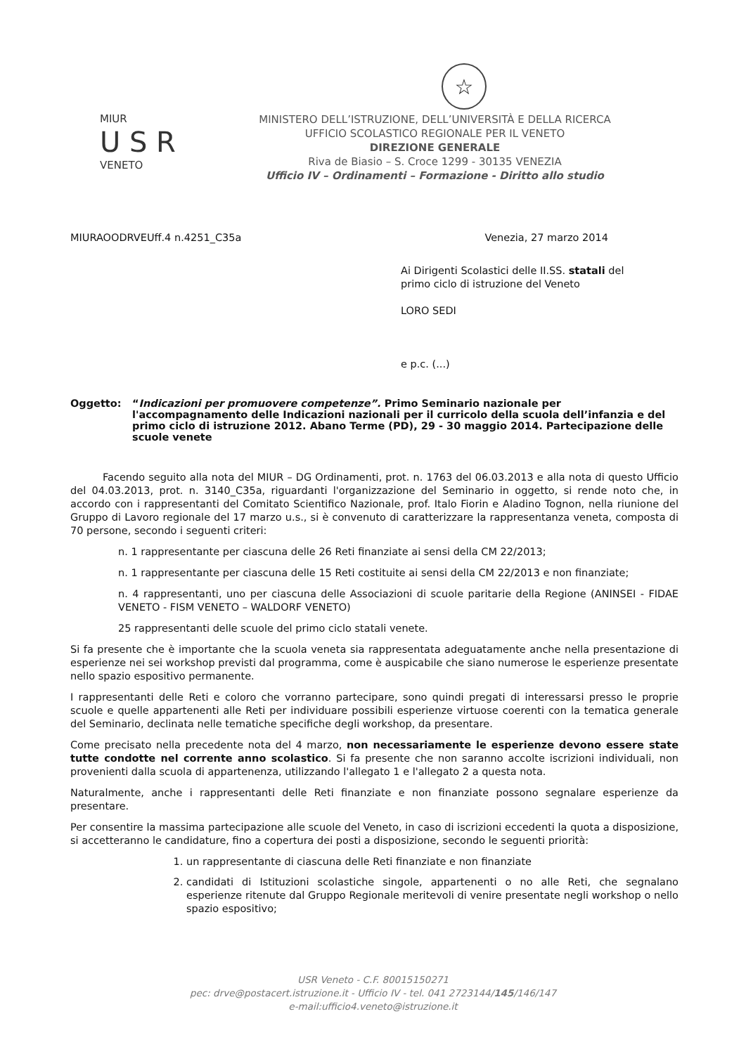☆
MIUR
U S R
VENETO
MINISTERO DELL’ISTRUZIONE, DELL’UNIVERSITÀ E DELLA RICERCA
UFFICIO SCOLASTICO REGIONALE PER IL VENETO
DIREZIONE GENERALE
Riva de Biasio – S. Croce 1299 - 30135 VENEZIA
Ufficio IV – Ordinamenti – Formazione - Diritto allo studio
MIURAOODRVEUff.4 n.4251_C35a Venezia, 27 marzo 2014
Ai Dirigenti Scolastici delle II.SS. statali del
primo ciclo di istruzione del Veneto
LORO SEDI
e p.c. (...)
Oggetto: “Indicazioni per promuovere competenze”. Primo Seminario nazionale per l'accompagnamento delle Indicazioni nazionali per il curricolo della scuola dell’infanzia e del primo ciclo di istruzione 2012. Abano Terme (PD), 29 - 30 maggio 2014. Partecipazione delle scuole venete
Facendo seguito alla nota del MIUR – DG Ordinamenti, prot. n. 1763 del 06.03.2013 e alla nota di questo Ufficio del 04.03.2013, prot. n. 3140_C35a, riguardanti l'organizzazione del Seminario in oggetto, si rende noto che, in accordo con i rappresentanti del Comitato Scientifico Nazionale, prof. Italo Fiorin e Aladino Tognon, nella riunione del Gruppo di Lavoro regionale del 17 marzo u.s., si è convenuto di caratterizzare la rappresentanza veneta, composta di 70 persone, secondo i seguenti criteri:
n. 1 rappresentante per ciascuna delle 26 Reti finanziate ai sensi della CM 22/2013;
n. 1 rappresentante per ciascuna delle 15 Reti costituite ai sensi della CM 22/2013 e non finanziate;
n. 4 rappresentanti, uno per ciascuna delle Associazioni di scuole paritarie della Regione (ANINSEI - FIDAE VENETO - FISM VENETO – WALDORF VENETO)
25 rappresentanti delle scuole del primo ciclo statali venete.
Si fa presente che è importante che la scuola veneta sia rappresentata adeguatamente anche nella presentazione di esperienze nei sei workshop previsti dal programma, come è auspicabile che siano numerose le esperienze presentate nello spazio espositivo permanente.
I rappresentanti delle Reti e coloro che vorranno partecipare, sono quindi pregati di interessarsi presso le proprie scuole e quelle appartenenti alle Reti per individuare possibili esperienze virtuose coerenti con la tematica generale del Seminario, declinata nelle tematiche specifiche degli workshop, da presentare.
Come precisato nella precedente nota del 4 marzo, non necessariamente le esperienze devono essere state tutte condotte nel corrente anno scolastico. Si fa presente che non saranno accolte iscrizioni individuali, non provenienti dalla scuola di appartenenza, utilizzando l'allegato 1 e l'allegato 2 a questa nota.
Naturalmente, anche i rappresentanti delle Reti finanziate e non finanziate possono segnalare esperienze da presentare.
Per consentire la massima partecipazione alle scuole del Veneto, in caso di iscrizioni eccedenti la quota a disposizione, si accetteranno le candidature, fino a copertura dei posti a disposizione, secondo le seguenti priorità:
1. un rappresentante di ciascuna delle Reti finanziate e non finanziate
2. candidati di Istituzioni scolastiche singole, appartenenti o no alle Reti, che segnalano esperienze ritenute dal Gruppo Regionale meritevoli di venire presentate negli workshop o nello spazio espositivo;
USR Veneto - C.F. 80015150271
pec: drve@postacert.istruzione.it - Ufficio IV - tel. 041 2723144/145/146/147
e-mail:ufficio4.veneto@istruzione.it